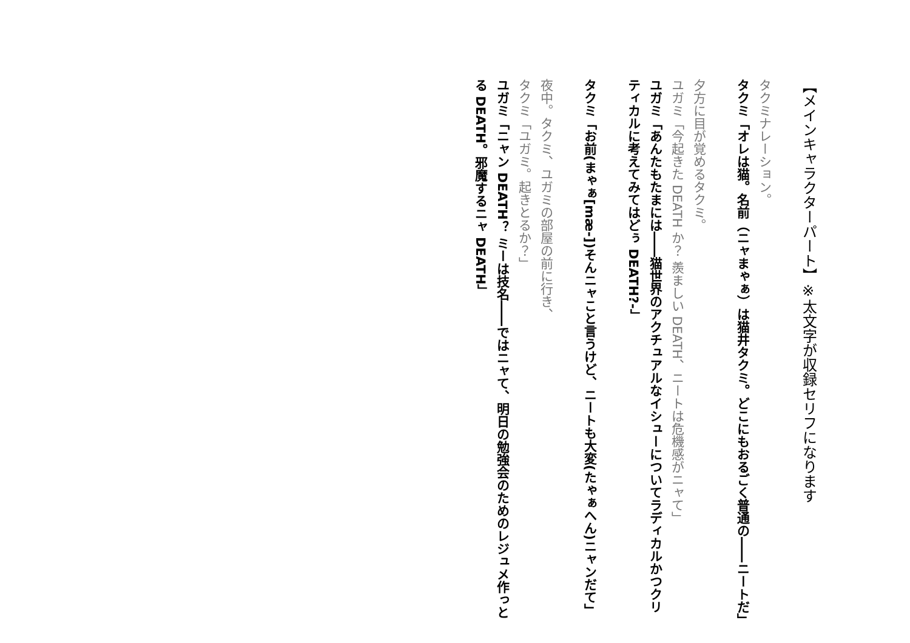【メインキャラクターパート】※太文字が収録セリフになります
タクミナレーション。
タクミ「オレは猫。名前（ニャまゃぁ）は猫井タクミ。どこにもおるごく普通の――ニートだ」
夕方に目が覚めるタクミ。
ユガミ「今起きた DEATH か？ 羨ましい DEATH、ニートは危機感がニャて」
ユガミ「あんたもたまには――猫世界のアクチュアルなイシューについてラディカルかつクリティカルに考えてみてはどぅ DEATH?-」
タクミ「お前(まゃぁ[mæ-])そんニャこと言うけど、ニートも大変(たゃぁへん)ニャンだて」
夜中。タクミ、ユガミの部屋の前に行き、
タクミ「ユガミ。起きとるか？」
ユガミ「ニャン DEATH？ ミーは技名――ではニャて、明日の勉強会のためのレジュメ作っとる DEATH。邪魔するニャ DEATH」